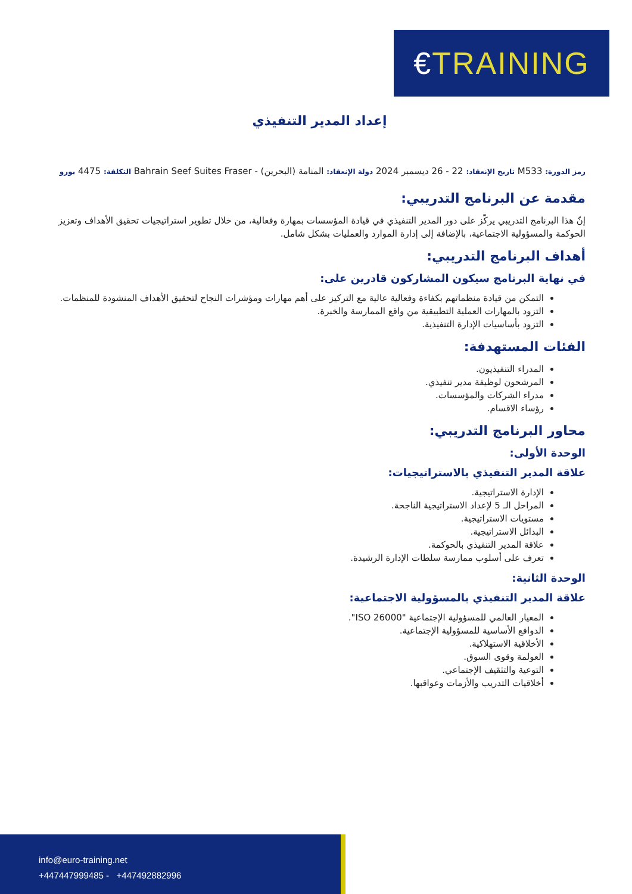€TRAINING
إعداد المدير التنفيذي
رمز الدورة: M533 تاريخ الإنعقاد: 22 - 26 ديسمبر 2024 دولة الإنعقاد: المنامة (البحرين) - Bahrain Seef Suites Fraser التكلفة: 4475 يورو
مقدمة عن البرنامج التدريبي:
إنّ هذا البرنامج التدريبي يركّز على دور المدير التنفيذي في قيادة المؤسسات بمهارة وفعالية، من خلال تطوير استراتيجيات تحقيق الأهداف وتعزيز الحوكمة والمسؤولية الاجتماعية، بالإضافة إلى إدارة الموارد والعمليات بشكل شامل.
أهداف البرنامج التدريبي:
في نهاية البرنامج سيكون المشاركون قادرين على:
التمكن من قيادة منظماتهم بكفاءة وفعالية عالية مع التركيز على أهم مهارات ومؤشرات النجاح لتحقيق الأهداف المنشودة للمنظمات.
التزود بالمهارات العملية التطبيقية من واقع الممارسة والخبرة.
التزود بأساسيات الإدارة التنفيذية.
الفئات المستهدفة:
المدراء التنفيذيون.
المرشحون لوظيفة مدير تنفيذي.
مدراء الشركات والمؤسسات.
رؤساء الاقسام.
محاور البرنامج التدريبي:
الوحدة الأولى:
علاقة المدير التنفيذي بالاستراتيجيات:
الإدارة الاستراتيجية.
المراحل الـ 5 لإعداد الاستراتيجية الناجحة.
مستويات الاستراتيجية.
البدائل الاستراتيجية.
علاقة المدير التنفيذي بالحوكمة.
تعرف على أسلوب ممارسة سلطات الإدارة الرشيدة.
الوحدة الثانية:
علاقة المدير التنفيذي بالمسؤولية الاجتماعية:
المعيار العالمي للمسؤولية الإجتماعية "ISO 26000".
الدوافع الأساسية للمسؤولية الإجتماعية.
الأخلاقية الاستهلاكية.
العولمة وقوى السوق.
التوعية والتثقيف الإجتماعي.
أخلاقيات التدريب والأزمات وعواقبها.
info@euro-training.net
+447447999485 - +447492882996